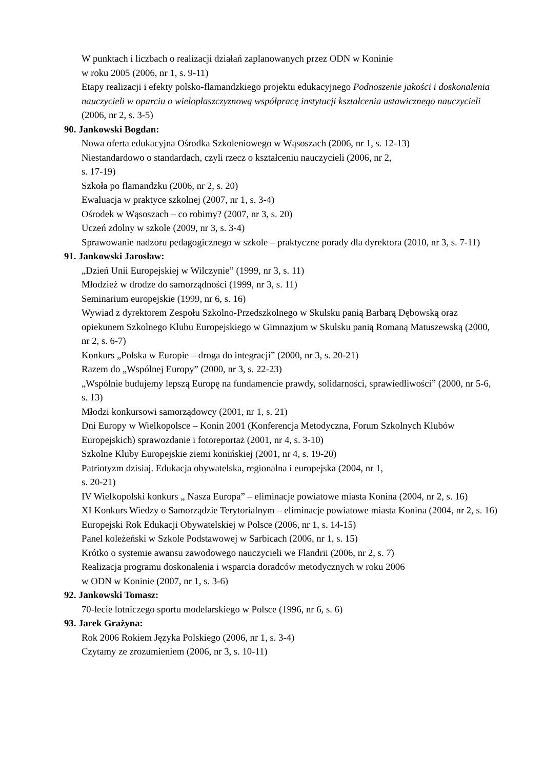W punktach i liczbach o realizacji działań zaplanowanych przez ODN w Koninie
w roku 2005 (2006, nr 1, s. 9-11)
Etapy realizacji i efekty polsko-flamandzkiego projektu edukacyjnego Podnoszenie jakości i doskonalenia nauczycieli w oparciu o wielopłaszczyznową współpracę instytucji kształcenia ustawicznego nauczycieli (2006, nr 2, s. 3-5)
90. Jankowski Bogdan:
Nowa oferta edukacyjna Ośrodka Szkoleniowego w Wąsoszach (2006, nr 1, s. 12-13)
Niestandardowo o standardach, czyli rzecz o kształceniu nauczycieli (2006, nr 2,
s. 17-19)
Szkoła po flamandzku (2006, nr 2, s. 20)
Ewaluacja w praktyce szkolnej (2007, nr 1, s. 3-4)
Ośrodek w Wąsoszach – co robimy? (2007, nr 3, s. 20)
Uczeń zdolny w szkole (2009, nr 3, s. 3-4)
Sprawowanie nadzoru pedagogicznego w szkole – praktyczne porady dla dyrektora (2010, nr 3, s. 7-11)
91. Jankowski Jarosław:
„Dzień Unii Europejskiej w Wilczynie” (1999, nr 3, s. 11)
Młodzież w drodze do samorządności (1999, nr 3, s. 11)
Seminarium europejskie (1999, nr 6, s. 16)
Wywiad z dyrektorem Zespołu Szkolno-Przedszkolnego w Skulsku panią Barbarą Dębowską oraz opiekunem Szkolnego Klubu Europejskiego w Gimnazjum w Skulsku panią Romaną Matuszewską (2000, nr 2, s. 6-7)
Konkurs „Polska w Europie – droga do integracji” (2000, nr 3, s. 20-21)
Razem do „Wspólnej Europy” (2000, nr 3, s. 22-23)
„Wspólnie budujemy lepszą Europę na fundamencie prawdy, solidarności, sprawiedliwości” (2000, nr 5-6, s. 13)
Młodzi konkursowi samorządowcy (2001, nr 1, s. 21)
Dni Europy w Wielkopolsce – Konin 2001 (Konferencja Metodyczna, Forum Szkolnych Klubów Europejskich) sprawozdanie i fotoreportaż (2001, nr 4, s. 3-10)
Szkolne Kluby Europejskie ziemi konińskiej (2001, nr 4, s. 19-20)
Patriotyzm dzisiaj. Edukacja obywatelska, regionalna i europejska (2004, nr 1,
s. 20-21)
IV Wielkopolski konkurs „ Nasza Europa” – eliminacje powiatowe miasta Konina (2004, nr 2, s. 16)
XI Konkurs Wiedzy o Samorządzie Terytorialnym – eliminacje powiatowe miasta Konina (2004, nr 2, s. 16)
Europejski Rok Edukacji Obywatelskiej w Polsce (2006, nr 1, s. 14-15)
Panel koleżeński w Szkole Podstawowej w Sarbicach (2006, nr 1, s. 15)
Krótko o systemie awansu zawodowego nauczycieli we Flandrii (2006, nr 2, s. 7)
Realizacja programu doskonalenia i wsparcia doradców metodycznych w roku 2006
w ODN w Koninie (2007, nr 1, s. 3-6)
92. Jankowski Tomasz:
70-lecie lotniczego sportu modelarskiego w Polsce (1996, nr 6, s. 6)
93. Jarek Grażyna:
Rok 2006 Rokiem Języka Polskiego (2006, nr 1, s. 3-4)
Czytamy ze zrozumieniem (2006, nr 3, s. 10-11)